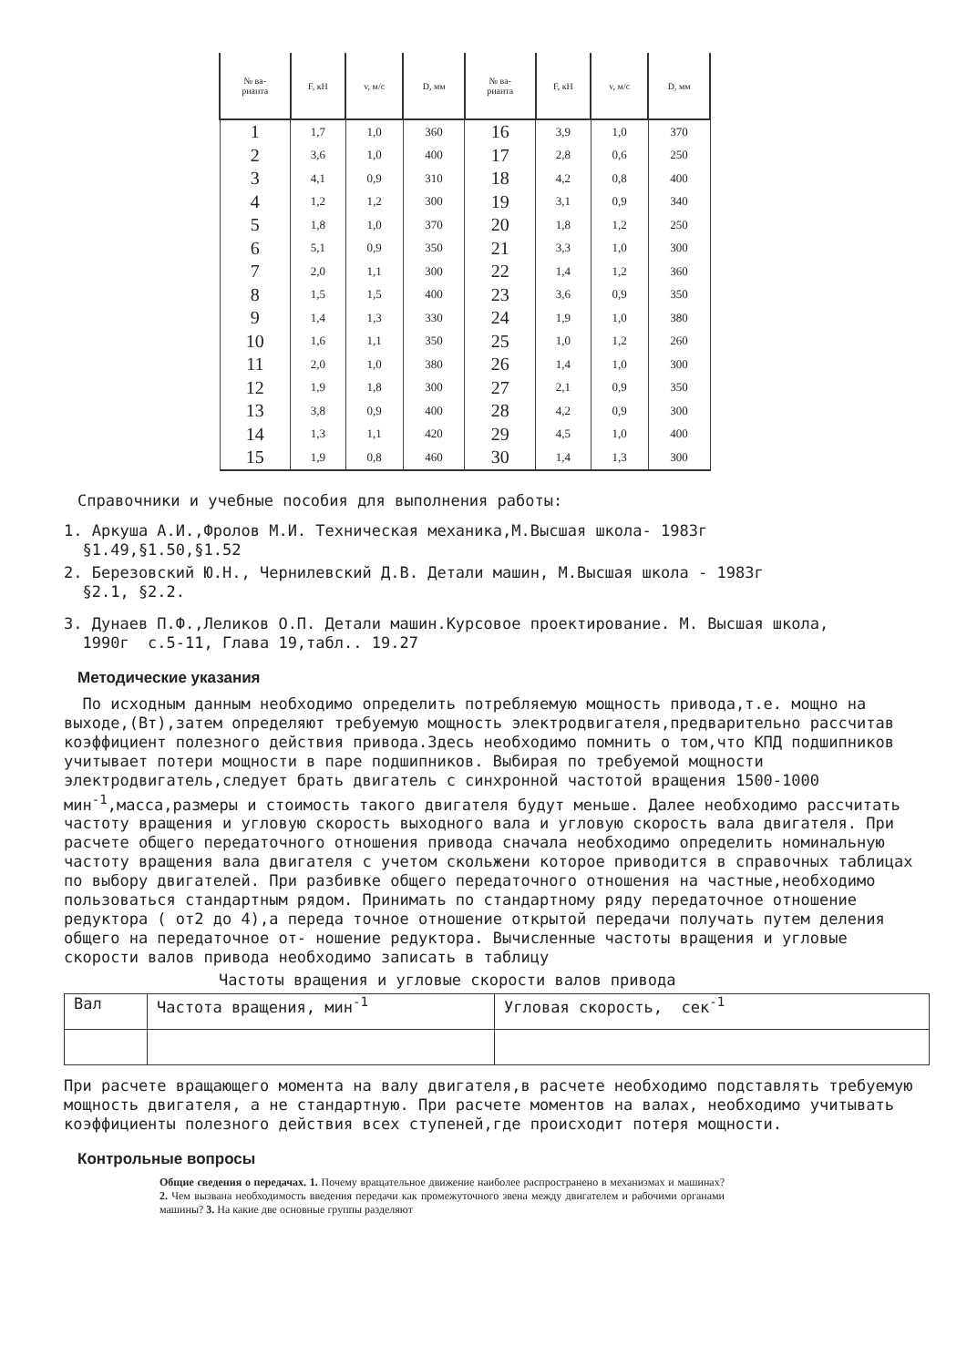| № ва- рианта | F, кН | v, м/с | D, мм | № ва- рианта | F, кН | v, м/с | D, мм |
| --- | --- | --- | --- | --- | --- | --- | --- |
| 1 | 1,7 | 1,0 | 360 | 16 | 3,9 | 1,0 | 370 |
| 2 | 3,6 | 1,0 | 400 | 17 | 2,8 | 0,6 | 250 |
| 3 | 4,1 | 0,9 | 310 | 18 | 4,2 | 0,8 | 400 |
| 4 | 1,2 | 1,2 | 300 | 19 | 3,1 | 0,9 | 340 |
| 5 | 1,8 | 1,0 | 370 | 20 | 1,8 | 1,2 | 250 |
| 6 | 5,1 | 0,9 | 350 | 21 | 3,3 | 1,0 | 300 |
| 7 | 2,0 | 1,1 | 300 | 22 | 1,4 | 1,2 | 360 |
| 8 | 1,5 | 1,5 | 400 | 23 | 3,6 | 0,9 | 350 |
| 9 | 1,4 | 1,3 | 330 | 24 | 1,9 | 1,0 | 380 |
| 10 | 1,6 | 1,1 | 350 | 25 | 1,0 | 1,2 | 260 |
| 11 | 2,0 | 1,0 | 380 | 26 | 1,4 | 1,0 | 300 |
| 12 | 1,9 | 1,8 | 300 | 27 | 2,1 | 0,9 | 350 |
| 13 | 3,8 | 0,9 | 400 | 28 | 4,2 | 0,9 | 300 |
| 14 | 1,3 | 1,1 | 420 | 29 | 4,5 | 1,0 | 400 |
| 15 | 1,9 | 0,8 | 460 | 30 | 1,4 | 1,3 | 300 |
Справочники и учебные пособия для выполнения работы:
1. Аркуша А.И.,Фролов М.И. Техническая механика,М.Высшая школа- 1983г
§1.49,§1.50,§1.52
2. Березовский Ю.Н., Чернилевский Д.В. Детали машин, М.Высшая школа - 1983г
§2.1, §2.2.
3. Дунаев П.Ф.,Леликов О.П. Детали машин.Курсовое проектирование. М. Высшая школа,
1990г с.5-11, Глава 19,табл.. 19.27
Методические указания
По исходным данным необходимо определить потребляемую мощность привода,т.е. мощно на выходе,(Вт),затем определяют требуемую мощность электродвигателя,предварительно рассчитав коэффициент полезного действия привода.Здесь необходимо помнить о том,что КПД подшипников учитывает потери мощности в паре подшипников. Выбирая по требуемой мощности электродвигатель,следует брать двигатель с синхронной частотой вращения 1500-1000 мин<sup>-1</sup>,масса,размеры и стоимость такого двигателя будут меньше. Далее необходимо рассчитать частоту вращения и угловую скорость выходного вала и угловую скорость вала двигателя. При расчете общего передаточного отношения привода сначала необходимо определить номинальную частоту вращения вала двигателя с учетом скольжени которое приводится в справочных таблицах по выбору двигателей. При разбивке общего передаточного отношения на частные,необходимо пользоваться стандартным рядом. Принимать по стандартному ряду передаточное отношение редуктора ( от2 до 4),а переда точное отношение открытой передачи получать путем деления общего на передаточное от- ношение редуктора. Вычисленные частоты вращения и угловые скорости валов привода необходимо записать в таблицу
Частоты вращения и угловые скорости валов привода
| Вал | Частота вращения, мин<sup>-1</sup> | Угловая скорость, сек<sup>-1</sup> |
При расчете вращающего момента на валу двигателя,в расчете необходимо подставлять требуемую мощность двигателя, а не стандартную. При расчете моментов на валах, необходимо учитывать коэффициенты полезного действия всех ступеней,где происходит потеря мощности.
Контрольные вопросы
Общие сведения о передачах. 1. Почему вращательное движение наиболее распространено в механизмах и машинах? 2. Чем вызвана необходимость введения передачи как промежуточного звена между двигателем и рабочими органами машины? 3. На какие две основные группы разделяют